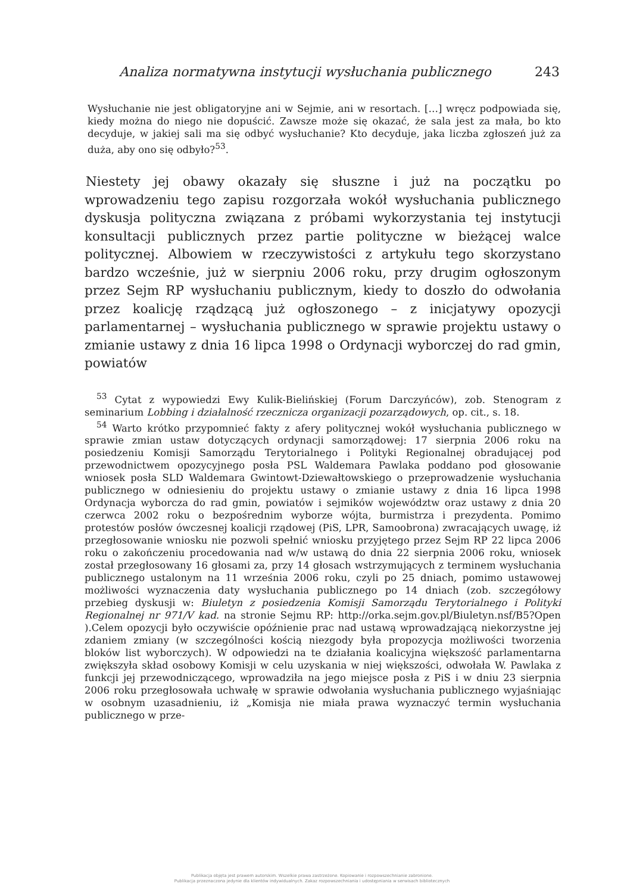Analiza normatywna instytucji wysłuchania publicznego 243
Wysłuchanie nie jest obligatoryjne ani w Sejmie, ani w resortach. […] wręcz podpowiada się, kiedy można do niego nie dopuścić. Zawsze może się okazać, że sala jest za mała, bo kto decyduje, w jakiej sali ma się odbyć wysłuchanie? Kto decyduje, jaka liczba zgłoszeń już za duża, aby ono się odbyło?<sup>53</sup>.
Niestety jej obawy okazały się słuszne i już na początku po wprowadzeniu tego zapisu rozgorzała wokół wysłuchania publicznego dyskusja polityczna związana z próbami wykorzystania tej instytucji konsultacji publicznych przez partie polityczne w bieżącej walce politycznej. Albowiem w rzeczywistości z artykułu tego skorzystano bardzo wcześnie, już w sierpniu 2006 roku, przy drugim ogłoszonym przez Sejm RP wysłuchaniu publicznym, kiedy to doszło do odwołania przez koalicję rządzącą już ogłoszonego – z inicjatywy opozycji parlamentarnej – wysłuchania publicznego w sprawie projektu ustawy o zmianie ustawy z dnia 16 lipca 1998 o Ordynacji wyborczej do rad gmin, powiatów
<sup>53</sup> Cytat z wypowiedzi Ewy Kulik-Bielińskiej (Forum Darczyńców), zob. Stenogram z seminarium Lobbing i działalność rzecznicza organizacji pozarządowych, op. cit., s. 18.
<sup>54</sup> Warto krótko przypomnieć fakty z afery politycznej wokół wysłuchania publicznego w sprawie zmian ustaw dotyczących ordynacji samorządowej: 17 sierpnia 2006 roku na posiedzeniu Komisji Samorządu Terytorialnego i Polityki Regionalnej obradującej pod przewodnictwem opozycyjnego posła PSL Waldemara Pawlaka poddano pod głosowanie wniosek posła SLD Waldemara Gwintowt-Dziewałtowskiego o przeprowadzenie wysłuchania publicznego w odniesieniu do projektu ustawy o zmianie ustawy z dnia 16 lipca 1998 Ordynacja wyborcza do rad gmin, powiatów i sejmików województw oraz ustawy z dnia 20 czerwca 2002 roku o bezpośrednim wyborze wójta, burmistrza i prezydenta. Pomimo protestów posłów ówczesnej koalicji rządowej (PiS, LPR, Samoobrona) zwracających uwagę, iż przegłosowanie wniosku nie pozwoli spełnić wniosku przyjętego przez Sejm RP 22 lipca 2006 roku o zakończeniu procedowania nad w/w ustawą do dnia 22 sierpnia 2006 roku, wniosek został przegłosowany 16 głosami za, przy 14 głosach wstrzymujących z terminem wysłuchania publicznego ustalonym na 11 września 2006 roku, czyli po 25 dniach, pomimo ustawowej możliwości wyznaczenia daty wysłuchania publicznego po 14 dniach (zob. szczegółowy przebieg dyskusji w: Biuletyn z posiedzenia Komisji Samorządu Terytorialnego i Polityki Regionalnej nr 971/V kad. na stronie Sejmu RP: http://orka.sejm.gov.pl/Biuletyn.nsf/B5?Open ).Celem opozycji było oczywiście opóźnienie prac nad ustawą wprowadzającą niekorzystne jej zdaniem zmiany (w szczególności kością niezgody była propozycja możliwości tworzenia bloków list wyborczych). W odpowiedzi na te działania koalicyjna większość parlamentarna zwiększyła skład osobowy Komisji w celu uzyskania w niej większości, odwołała W. Pawlaka z funkcji jej przewodniczącego, wprowadziła na jego miejsce posła z PiS i w dniu 23 sierpnia 2006 roku przegłosowała uchwałę w sprawie odwołania wysłuchania publicznego wyjaśniając w osobnym uzasadnieniu, iż „Komisja nie miała prawa wyznaczyć termin wysłuchania publicznego w prze-
Publikacja objęta jest prawem autorskim. Wszelkie prawa zastrzeżone. Kopiowanie i rozpowszechnianie zabronione.
Publikacja przeznaczona jedynie dla klientów indywidualnych. Zakaz rozpowszechniania i udostępniania w serwisach bibliotecznych